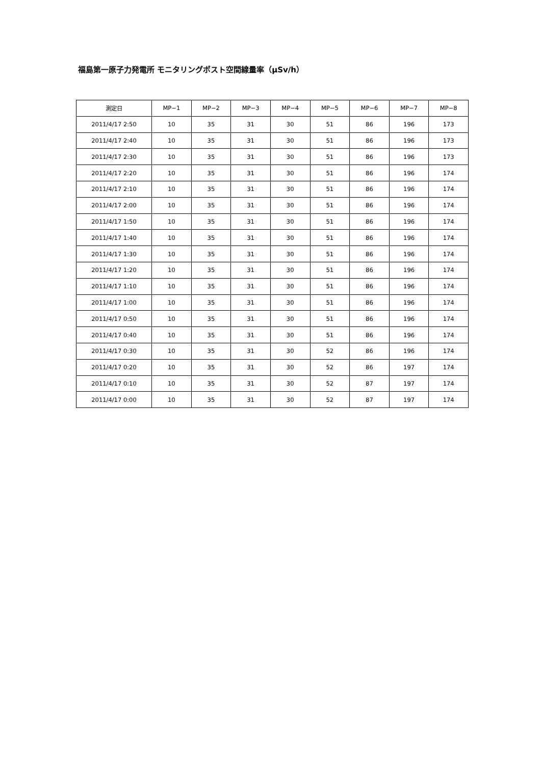福島第一原子力発電所 モニタリングポスト空間線量率（μSv/h）
| 測定日 | MP−1 | MP−2 | MP−3 | MP−4 | MP−5 | MP−6 | MP−7 | MP−8 |
| --- | --- | --- | --- | --- | --- | --- | --- | --- |
| 2011/4/17 2:50 | 10 | 35 | 31 | 30 | 51 | 86 | 196 | 173 |
| 2011/4/17 2:40 | 10 | 35 | 31 | 30 | 51 | 86 | 196 | 173 |
| 2011/4/17 2:30 | 10 | 35 | 31 | 30 | 51 | 86 | 196 | 173 |
| 2011/4/17 2:20 | 10 | 35 | 31 | 30 | 51 | 86 | 196 | 174 |
| 2011/4/17 2:10 | 10 | 35 | 31 | 30 | 51 | 86 | 196 | 174 |
| 2011/4/17 2:00 | 10 | 35 | 31 | 30 | 51 | 86 | 196 | 174 |
| 2011/4/17 1:50 | 10 | 35 | 31 | 30 | 51 | 86 | 196 | 174 |
| 2011/4/17 1:40 | 10 | 35 | 31 | 30 | 51 | 86 | 196 | 174 |
| 2011/4/17 1:30 | 10 | 35 | 31 | 30 | 51 | 86 | 196 | 174 |
| 2011/4/17 1:20 | 10 | 35 | 31 | 30 | 51 | 86 | 196 | 174 |
| 2011/4/17 1:10 | 10 | 35 | 31 | 30 | 51 | 86 | 196 | 174 |
| 2011/4/17 1:00 | 10 | 35 | 31 | 30 | 51 | 86 | 196 | 174 |
| 2011/4/17 0:50 | 10 | 35 | 31 | 30 | 51 | 86 | 196 | 174 |
| 2011/4/17 0:40 | 10 | 35 | 31 | 30 | 51 | 86 | 196 | 174 |
| 2011/4/17 0:30 | 10 | 35 | 31 | 30 | 52 | 86 | 196 | 174 |
| 2011/4/17 0:20 | 10 | 35 | 31 | 30 | 52 | 86 | 197 | 174 |
| 2011/4/17 0:10 | 10 | 35 | 31 | 30 | 52 | 87 | 197 | 174 |
| 2011/4/17 0:00 | 10 | 35 | 31 | 30 | 52 | 87 | 197 | 174 |